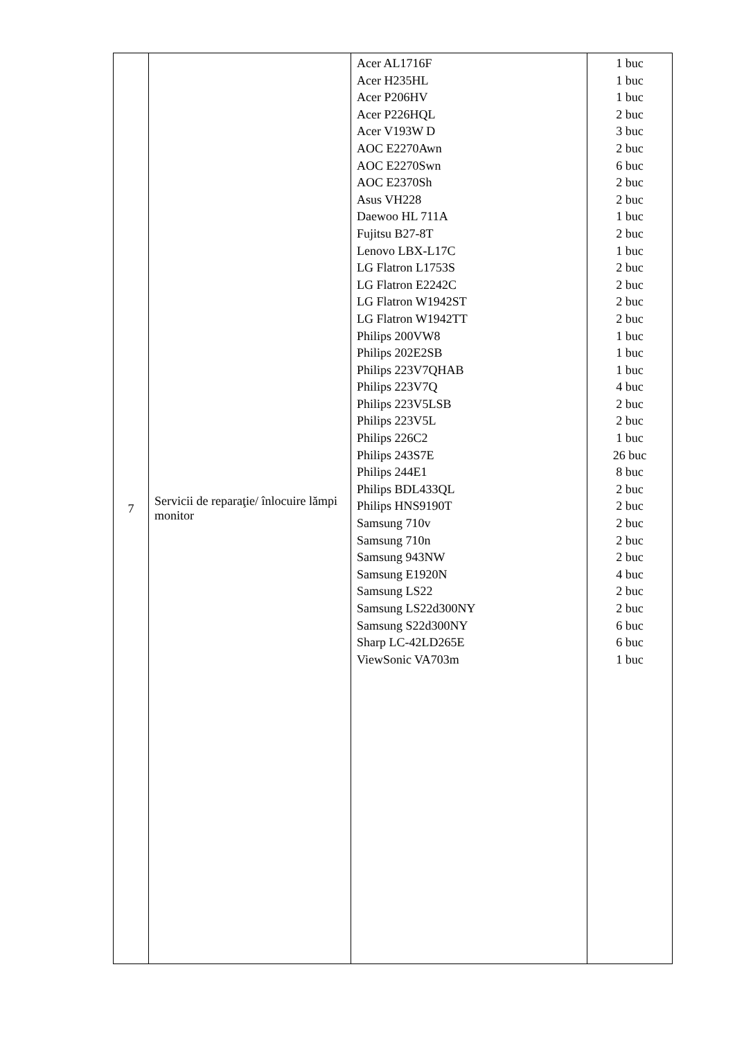| 7 | Servicii de reparaţie/ înlocuire lămpi monitor | Acer AL1716F Acer H235HL Acer P206HV Acer P226HQL Acer V193W D AOC E2270Awn AOC E2270Swn AOC E2370Sh Asus VH228 Daewoo HL 711A Fujitsu B27-8T Lenovo LBX-L17C LG Flatron L1753S LG Flatron E2242C LG Flatron W1942ST LG Flatron W1942TT Philips 200VW8 Philips 202E2SB Philips 223V7QHAB Philips 223V7Q Philips 223V5LSB Philips 223V5L Philips 226C2 Philips 243S7E Philips 244E1 Philips BDL433QL Philips HNS9190T Samsung 710v Samsung 710n Samsung 943NW Samsung E1920N Samsung LS22 Samsung LS22d300NY Samsung S22d300NY Sharp LC-42LD265E ViewSonic VA703m | 1 buc 1 buc 1 buc 2 buc 3 buc 2 buc 6 buc 2 buc 2 buc 1 buc 2 buc 1 buc 2 buc 2 buc 2 buc 2 buc 1 buc 1 buc 1 buc 4 buc 2 buc 2 buc 1 buc 26 buc 8 buc 2 buc 2 buc 2 buc 2 buc 2 buc 4 buc 2 buc 2 buc 6 buc 6 buc 1 buc |